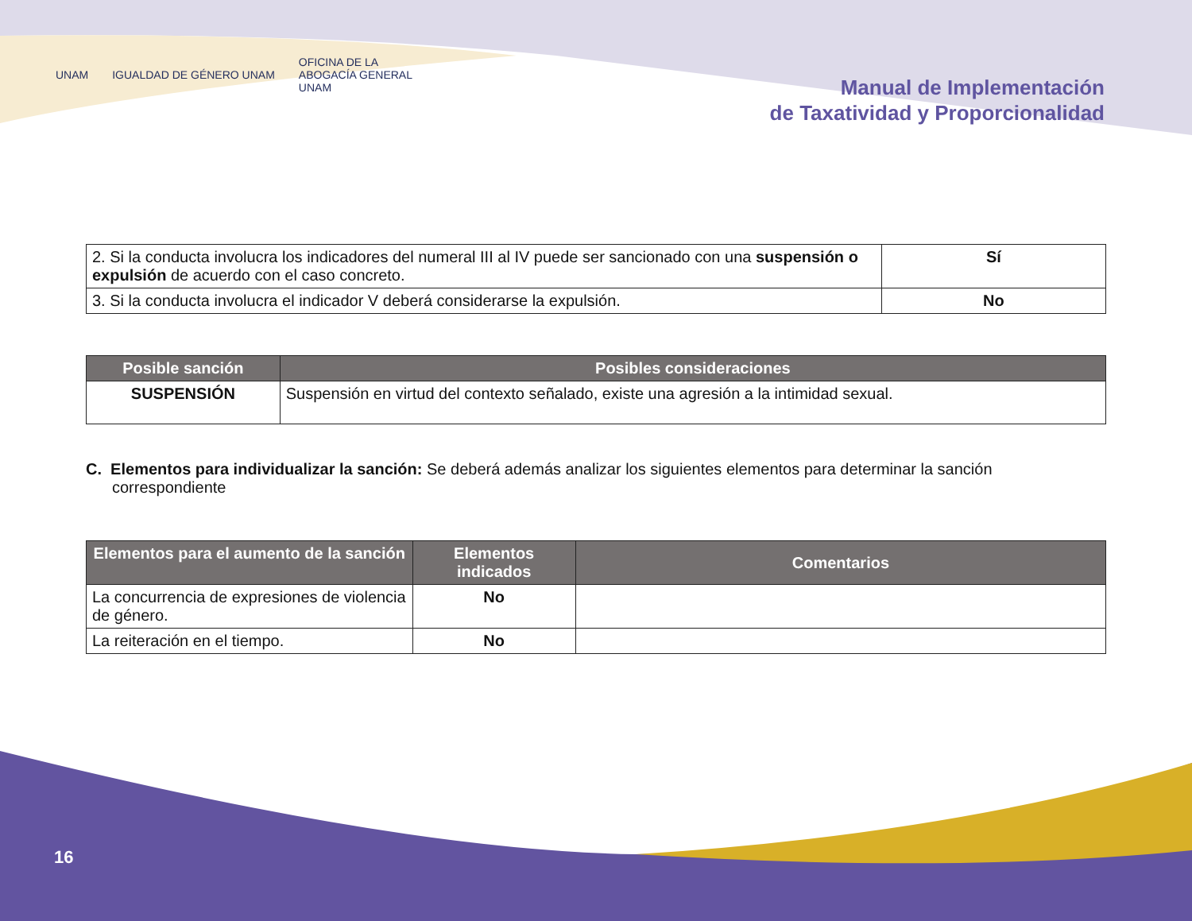UNAM IGUALDAD DE GÉNERO UNAM OFICINA DE LA
ABOGACÍA GENERAL
UNAM
Manual de Implementación
de Taxatividad y Proporcionalidad
| 2. Si la conducta involucra los indicadores del numeral III al IV puede ser sancionado con una suspensión o expulsión de acuerdo con el caso concreto. | Sí |
| 3. Si la conducta involucra el indicador V deberá considerarse la expulsión. | No |
| Posible sanción | Posibles consideraciones |
| --- | --- |
| SUSPENSIÓN | Suspensión en virtud del contexto señalado, existe una agresión a la intimidad sexual. |
C. Elementos para individualizar la sanción: Se deberá además analizar los siguientes elementos para determinar la sanción correspondiente
| Elementos para el aumento de la sanción | Elementos indicados | Comentarios |
| --- | --- | --- |
| La concurrencia de expresiones de violencia de género. | No | |
| La reiteración en el tiempo. | No | |
16